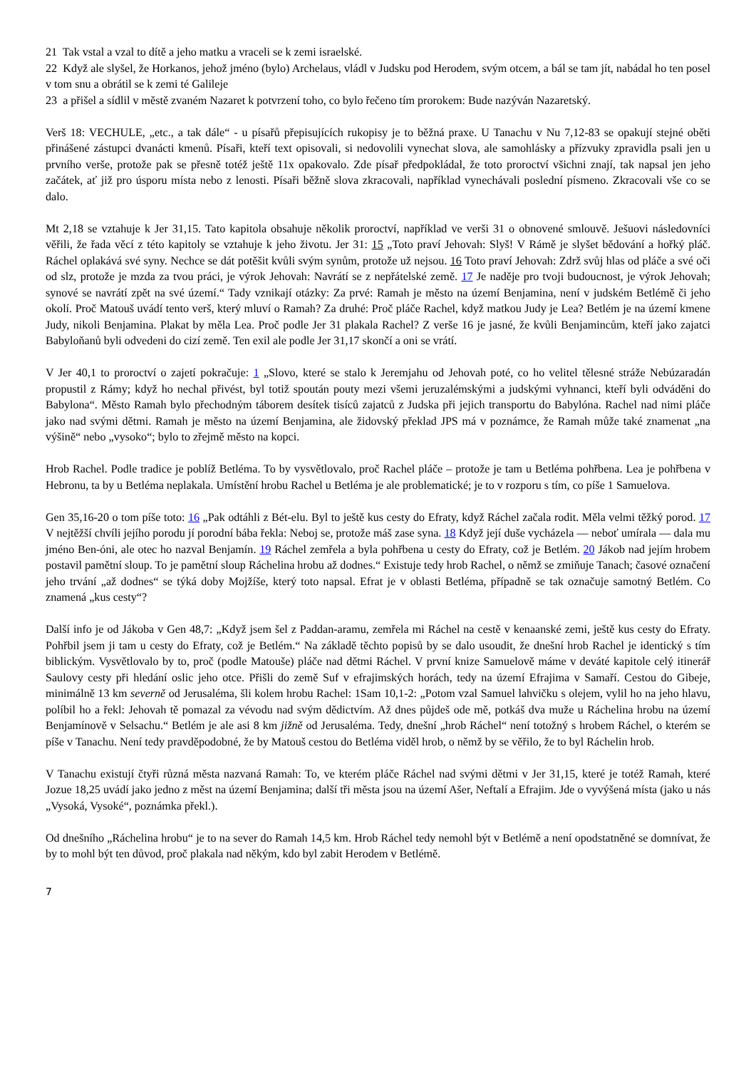21 Tak vstal a vzal to dítě a jeho matku a vraceli se k zemi israelské.
22 Když ale slyšel, že Horkanos, jehož jméno (bylo) Archelaus, vládl v Judsku pod Herodem, svým otcem, a bál se tam jít, nabádal ho ten posel v tom snu a obrátil se k zemi té Galileje
23 a přišel a sídlil v městě zvaném Nazaret k potvrzení toho, co bylo řečeno tím prorokem: Bude nazýván Nazaretský.
Verš 18: VECHULE, „etc., a tak dále“ - u písařů přepisujících rukopisy je to běžná praxe. U Tanachu v Nu 7,12-83 se opakují stejné oběti přinášené zástupci dvanácti kmenů. Písaři, kteří text opisovali, si nedovolili vynechat slova, ale samohlásky a přízvuky zpravidla psali jen u prvního verše, protože pak se přesně totéž ještě 11x opakovalo. Zde písař předpokládal, že toto proroctví všichni znají, tak napsal jen jeho začátek, ať již pro úsporu místa nebo z lenosti. Písaři běžně slova zkracovali, například vynechávali poslední písmeno. Zkracovali vše co se dalo.
Mt 2,18 se vztahuje k Jer 31,15. Tato kapitola obsahuje několik proroctví, například ve verši 31 o obnovené smlouvě. Ješuovi následovníci věřili, že řada věcí z této kapitoly se vztahuje k jeho životu. Jer 31: 15 „Toto praví Jehovah: Slyš! V Rámě je slyšet bědování a hořký pláč. Ráchel oplakává své syny. Nechce se dát potěšit kvůli svým synům, protože už nejsou. 16 Toto praví Jehovah: Zdrž svůj hlas od pláče a své oči od slz, protože je mzda za tvou práci, je výrok Jehovah: Navrátí se z nepřátelské země. 17 Je naděje pro tvoji budoucnost, je výrok Jehovah; synové se navrátí zpět na své území.“ Tady vznikají otázky: Za prvé: Ramah je město na území Benjamina, není v judském Betlémě či jeho okolí. Proč Matouš uvádí tento verš, který mluví o Ramah? Za druhé: Proč pláče Rachel, když matkou Judy je Lea? Betlém je na území kmene Judy, nikoli Benjamina. Plakat by měla Lea. Proč podle Jer 31 plakala Rachel? Z verše 16 je jasné, že kvůli Benjamincům, kteří jako zajatci Babyloňanů byli odvedeni do cizí země. Ten exil ale podle Jer 31,17 skončí a oni se vrátí.
V Jer 40,1 to proroctví o zajetí pokračuje: 1 „Slovo, které se stalo k Jeremjahu od Jehovah poté, co ho velitel tělesné stráže Nebúzaradán propustil z Rámy; když ho nechal přivést, byl totiž spoután pouty mezi všemi jeruzalémskými a judskými vyhnanci, kteří byli odváděni do Babylona“. Město Ramah bylo přechodným táborem desítek tisíců zajatců z Judska při jejich transportu do Babylóna. Rachel nad nimi pláče jako nad svými dětmi. Ramah je město na území Benjamina, ale židovský překlad JPS má v poznámce, že Ramah může také znamenat „na výšině“ nebo „vysoko“; bylo to zřejmě město na kopci.
Hrob Rachel. Podle tradice je poblíž Betléma. To by vysvětlovalo, proč Rachel pláče – protože je tam u Betléma pohřbena. Lea je pohřbena v Hebronu, ta by u Betléma neplakala. Umístění hrobu Rachel u Betléma je ale problematické; je to v rozporu s tím, co píše 1 Samuelova.
Gen 35,16-20 o tom píše toto: 16 „Pak odtáhli z Bét-elu. Byl to ještě kus cesty do Efraty, když Ráchel začala rodit. Měla velmi těžký porod. 17 V nejtěžší chvíli jejího porodu jí porodní bába řekla: Neboj se, protože máš zase syna. 18 Když její duše vycházela — neboť umírala — dala mu jméno Ben-óni, ale otec ho nazval Benjamín. 19 Ráchel zemřela a byla pohřbena u cesty do Efraty, což je Betlém. 20 Jákob nad jejím hrobem postavil pamětní sloup. To je pamětní sloup Ráchelina hrobu až dodnes.“ Existuje tedy hrob Rachel, o němž se zmiňuje Tanach; časové označení jeho trvání „až dodnes“ se týká doby Mojžíše, který toto napsal. Efrat je v oblasti Betléma, případně se tak označuje samotný Betlém. Co znamená „kus cesty“?
Další info je od Jákoba v Gen 48,7: „Když jsem šel z Paddan-aramu, zemřela mi Ráchel na cestě v kenaanské zemi, ještě kus cesty do Efraty. Pohřbil jsem ji tam u cesty do Efraty, což je Betlém.“ Na základě těchto popisů by se dalo usoudit, že dnešní hrob Rachel je identický s tím biblickým. Vysvětlovalo by to, proč (podle Matouše) pláče nad dětmi Ráchel. V první knize Samuelově máme v deváté kapitole celý itinerář Saulovy cesty při hledání oslic jeho otce. Přišli do země Suf v efrajimských horách, tedy na území Efrajima v Samaří. Cestou do Gibeje, minimálně 13 km severně od Jerusaléma, šli kolem hrobu Rachel: 1Sam 10,1-2: „Potom vzal Samuel lahvičku s olejem, vylil ho na jeho hlavu, políbil ho a řekl: Jehovah tě pomazal za vévodu nad svým dědictvím. Až dnes půjdeš ode mě, potkáš dva muže u Ráchelina hrobu na území Benjamínově v Selsachu.“ Betlém je ale asi 8 km jižně od Jerusaléma. Tedy, dnešní „hrob Ráchel“ není totožný s hrobem Ráchel, o kterém se píše v Tanachu. Není tedy pravděpodobné, že by Matouš cestou do Betléma viděl hrob, o němž by se věřilo, že to byl Ráchelin hrob.
V Tanachu existují čtyři různá města nazvaná Ramah: To, ve kterém pláče Ráchel nad svými dětmi v Jer 31,15, které je totéž Ramah, které Jozue 18,25 uvádí jako jedno z měst na území Benjamina; další tři města jsou na území Ašer, Neftalí a Efrajim. Jde o vyvýšená místa (jako u nás „Vysoká, Vysoké“, poznámka překl.).
Od dnešního „Ráchelina hrobu“ je to na sever do Ramah 14,5 km. Hrob Ráchel tedy nemohl být v Betlémě a není opodstatněné se domnívat, že by to mohl být ten důvod, proč plakala nad někým, kdo byl zabit Herodem v Betlémě.
7